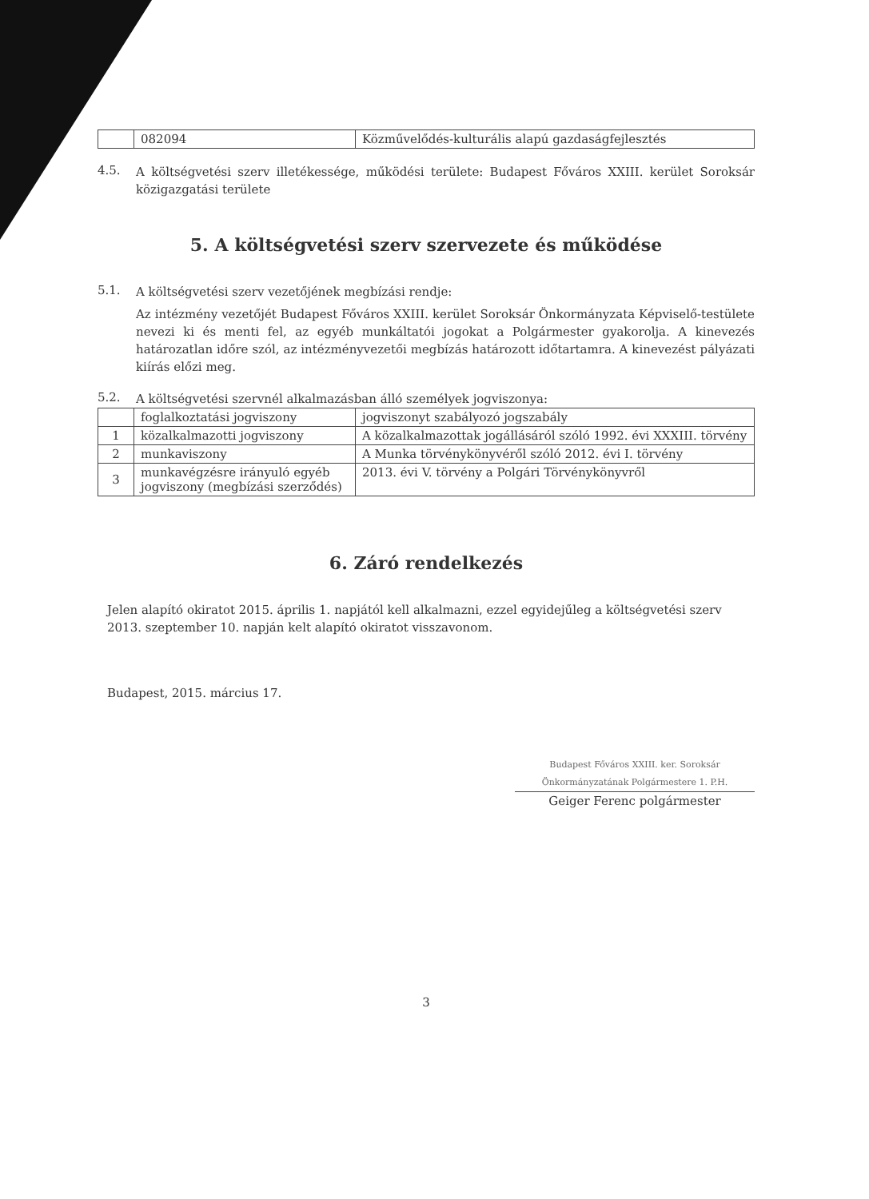| | 082094 | Közművelődés-kulturális alapú gazdaságfejlesztés |
4.5.
A költségvetési szerv illetékessége, működési területe: Budapest Főváros XXIII. kerület Soroksár közigazgatási területe
5. A költségvetési szerv szervezete és működése
5.1.
A költségvetési szerv vezetőjének megbízási rendje:
Az intézmény vezetőjét Budapest Főváros XXIII. kerület Soroksár Önkormányzata Képviselő-testülete nevezi ki és menti fel, az egyéb munkáltatói jogokat a Polgármester gyakorolja. A kinevezés határozatlan időre szól, az intézményvezetői megbízás határozott időtartamra. A kinevezést pályázati kiírás előzi meg.
5.2.
A költségvetési szervnél alkalmazásban álló személyek jogviszonya:
| | foglalkoztatási jogviszony | jogviszonyt szabályozó jogszabály |
| 1 | közalkalmazotti jogviszony | A közalkalmazottak jogállásáról szóló 1992. évi XXXIII. törvény |
| 2 | munkaviszony | A Munka törvénykönyvéről szóló 2012. évi I. törvény |
| 3 | munkavégzésre irányuló egyéb jogviszony (megbízási szerződés) | 2013. évi V. törvény a Polgári Törvénykönyvről |
6. Záró rendelkezés
Jelen alapító okiratot 2015. április 1. napjától kell alkalmazni, ezzel egyidejűleg a költségvetési szerv 2013. szeptember 10. napján kelt alapító okiratot visszavonom.
Budapest, 2015. március 17.
Budapest Főváros XXIII. ker. Soroksár Önkormányzatának Polgármestere 1. P.H.
Geiger Ferenc polgármester
3